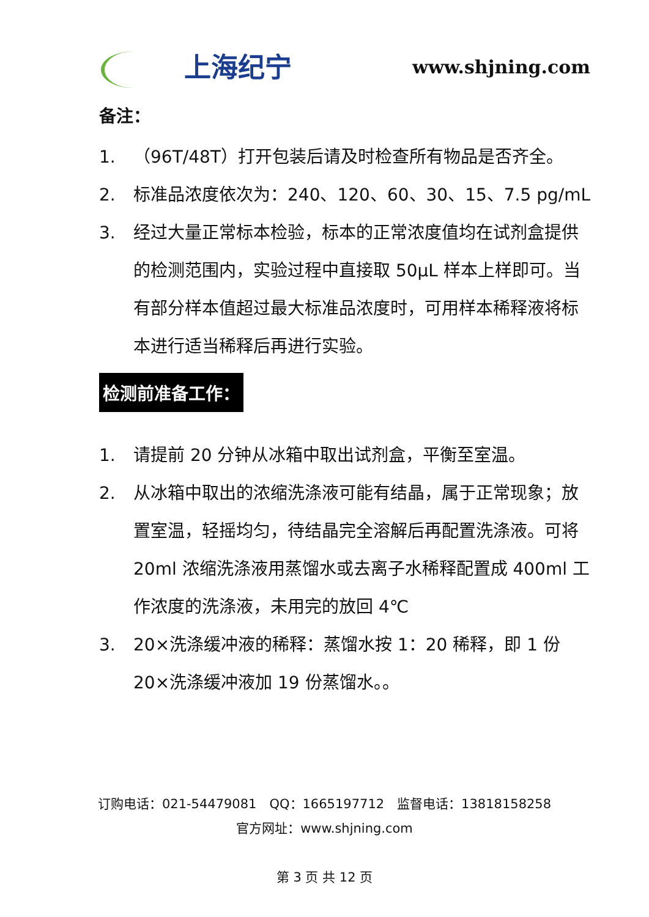上海纪宁
www.shjning.com
备注：
1. （96T/48T）打开包装后请及时检查所有物品是否齐全。
2. 标准品浓度依次为：240、120、60、30、15、7.5 pg/mL
3. 经过大量正常标本检验，标本的正常浓度值均在试剂盒提供的检测范围内，实验过程中直接取 50μL 样本上样即可。当有部分样本值超过最大标准品浓度时，可用样本稀释液将标本进行适当稀释后再进行实验。
检测前准备工作：
1. 请提前 20 分钟从冰箱中取出试剂盒，平衡至室温。
2. 从冰箱中取出的浓缩洗涤液可能有结晶，属于正常现象；放置室温，轻摇均匀，待结晶完全溶解后再配置洗涤液。可将 20ml 浓缩洗涤液用蒸馏水或去离子水稀释配置成 400ml 工作浓度的洗涤液，未用完的放回 4℃
3. 20×洗涤缓冲液的稀释：蒸馏水按 1：20 稀释，即 1 份 20×洗涤缓冲液加 19 份蒸馏水。。
订购电话：021-54479081　QQ：1665197712　监督电话：13818158258
官方网址：www.shjning.com
第 3 页 共 12 页